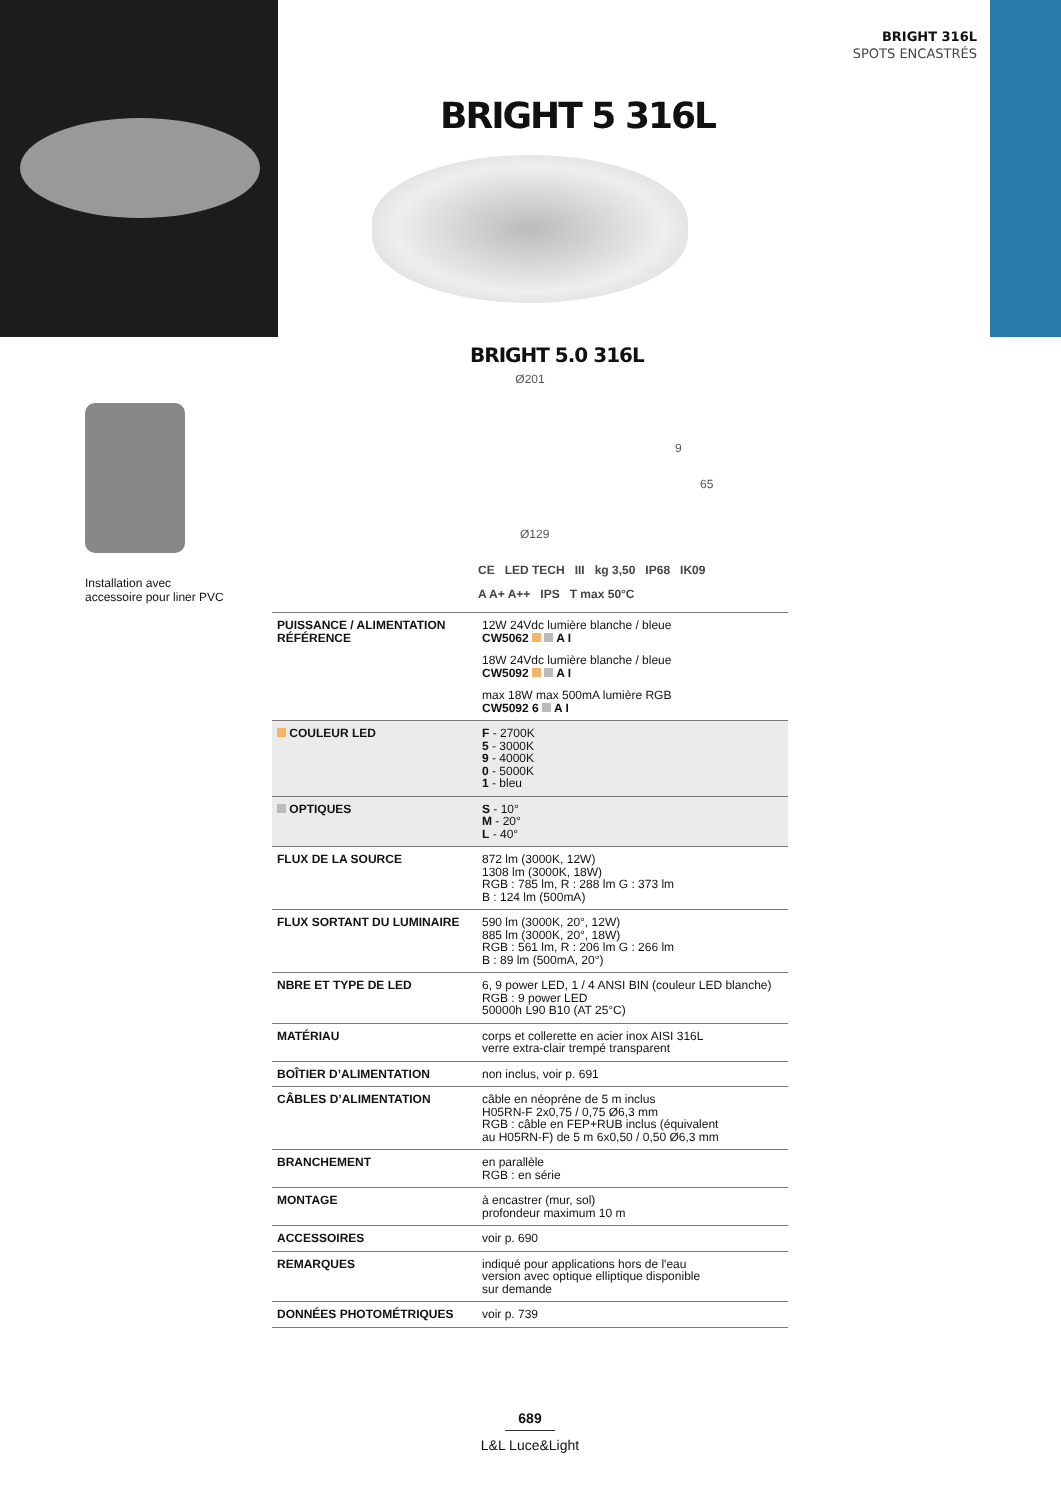BRIGHT 316L
SPOTS ENCASTRÉS
BRIGHT 5 316L
BRIGHT 5.0 316L
Ø201
9
65
Ø129
Installation avec
accessoire pour liner PVC
CE LED TECH III kg 3,50 IP68 IK09
A A+ A++ IPS T max 50°C
| PUISSANCE / ALIMENTATION RÉFÉRENCE | 12W 24Vdc lumière blanche / bleue CW5062 A I 18W 24Vdc lumière blanche / bleue CW5092 A I max 18W max 500mA lumière RGB CW5092 6 A I |
| COULEUR LED | F - 2700K 5 - 3000K 9 - 4000K 0 - 5000K 1 - bleu |
| OPTIQUES | S - 10° M - 20° L - 40° |
| FLUX DE LA SOURCE | 872 lm (3000K, 12W) 1308 lm (3000K, 18W) RGB : 785 lm, R : 288 lm G : 373 lm B : 124 lm (500mA) |
| FLUX SORTANT DU LUMINAIRE | 590 lm (3000K, 20°, 12W) 885 lm (3000K, 20°, 18W) RGB : 561 lm, R : 206 lm G : 266 lm B : 89 lm (500mA, 20°) |
| NBRE ET TYPE DE LED | 6, 9 power LED, 1 / 4 ANSI BIN (couleur LED blanche) RGB : 9 power LED 50000h L90 B10 (AT 25°C) |
| MATÉRIAU | corps et collerette en acier inox AISI 316L verre extra-clair trempé transparent |
| BOÎTIER D’ALIMENTATION | non inclus, voir p. 691 |
| CÂBLES D’ALIMENTATION | câble en néoprène de 5 m inclus H05RN-F 2x0,75 / 0,75 Ø6,3 mm RGB : câble en FEP+RUB inclus (équivalent au H05RN-F) de 5 m 6x0,50 / 0,50 Ø6,3 mm |
| BRANCHEMENT | en parallèle RGB : en série |
| MONTAGE | à encastrer (mur, sol) profondeur maximum 10 m |
| ACCESSOIRES | voir p. 690 |
| REMARQUES | indiqué pour applications hors de l'eau version avec optique elliptique disponible sur demande |
| DONNÉES PHOTOMÉTRIQUES | voir p. 739 |
689
L&L Luce&Light